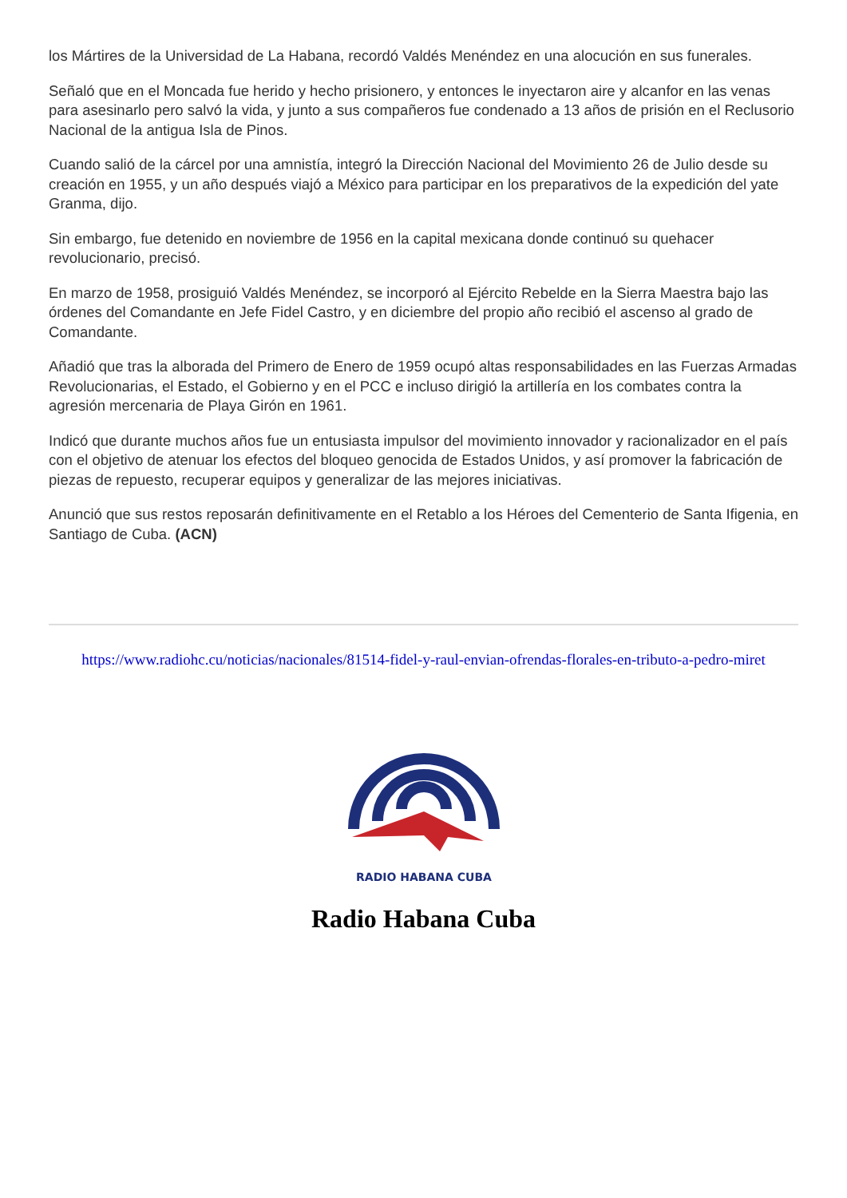los Mártires de la Universidad de La Habana, recordó Valdés Menéndez en una alocución en sus funerales.
Señaló que en el Moncada fue herido y hecho prisionero, y entonces le inyectaron aire y alcanfor en las venas para asesinarlo pero salvó la vida, y junto a sus compañeros fue condenado a 13 años de prisión en el Reclusorio Nacional de la antigua Isla de Pinos.
Cuando salió de la cárcel por una amnistía, integró la Dirección Nacional del Movimiento 26 de Julio desde su creación en 1955, y un año después viajó a México para participar en los preparativos de la expedición del yate Granma, dijo.
Sin embargo, fue detenido en noviembre de 1956 en la capital mexicana donde continuó su quehacer revolucionario, precisó.
En marzo de 1958, prosiguió Valdés Menéndez, se incorporó al Ejército Rebelde en la Sierra Maestra bajo las órdenes del Comandante en Jefe Fidel Castro, y en diciembre del propio año recibió el ascenso al grado de Comandante.
Añadió que tras la alborada del Primero de Enero de 1959 ocupó altas responsabilidades en las Fuerzas Armadas Revolucionarias, el Estado, el Gobierno y en el PCC e incluso dirigió la artillería en los combates contra la agresión mercenaria de Playa Girón en 1961.
Indicó que durante muchos años fue un entusiasta impulsor del movimiento innovador y racionalizador en el país con el objetivo de atenuar los efectos del bloqueo genocida de Estados Unidos, y así promover la fabricación de piezas de repuesto, recuperar equipos y generalizar de las mejores iniciativas.
Anunció que sus restos reposarán definitivamente en el Retablo a los Héroes del Cementerio de Santa Ifigenia, en Santiago de Cuba. (ACN)
https://www.radiohc.cu/noticias/nacionales/81514-fidel-y-raul-envian-ofrendas-florales-en-tributo-a-pedro-miret
RADIO HABANA CUBA
Radio Habana Cuba